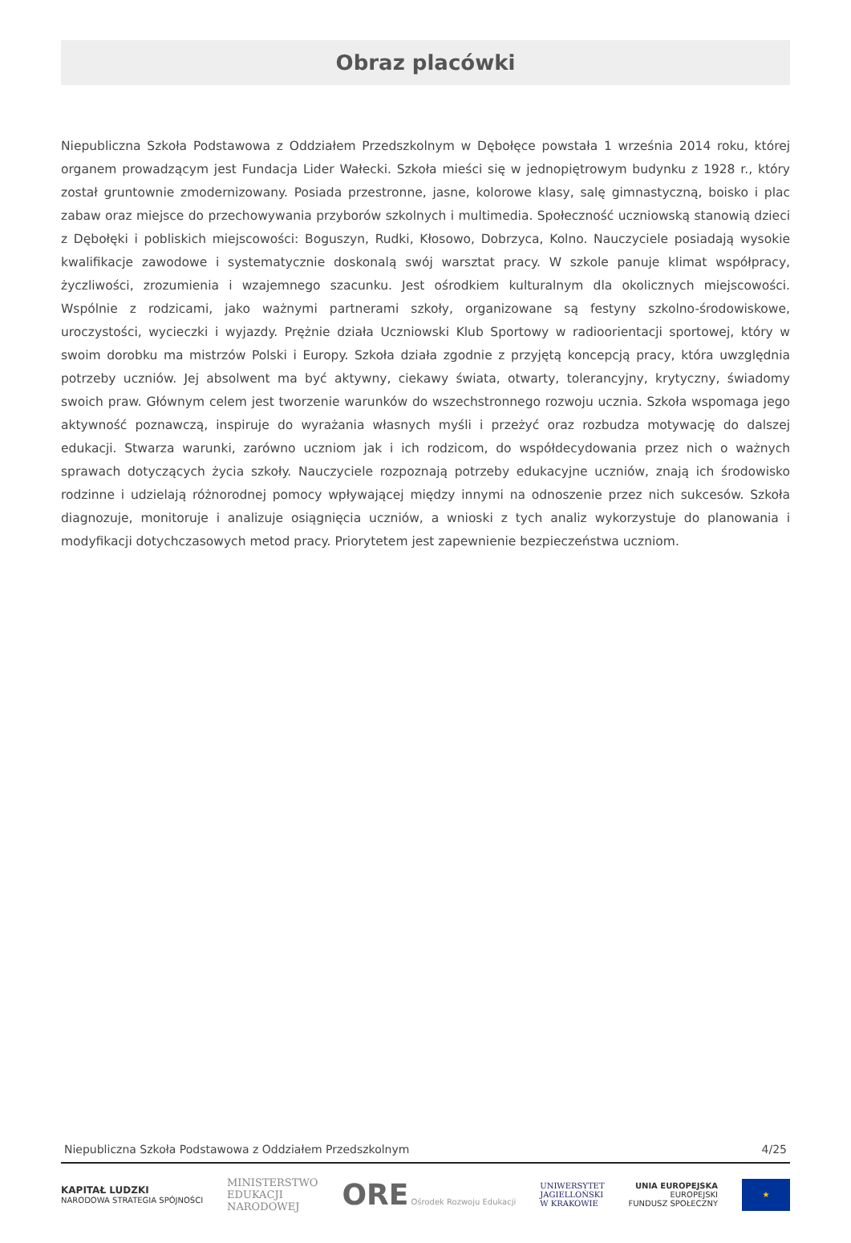Obraz placówki
Niepubliczna Szkoła Podstawowa z Oddziałem Przedszkolnym w Dębołęce powstała 1 września 2014 roku, której organem prowadzącym jest Fundacja Lider Wałecki. Szkoła mieści się w jednopiętrowym budynku z 1928 r., który został gruntownie zmodernizowany. Posiada przestronne, jasne, kolorowe klasy, salę gimnastyczną, boisko i plac zabaw oraz miejsce do przechowywania przyborów szkolnych i multimedia. Społeczność uczniowską stanowią dzieci z Dębołęki i pobliskich miejscowości: Boguszyn, Rudki, Kłosowo, Dobrzyca, Kolno. Nauczyciele posiadają wysokie kwalifikacje zawodowe i systematycznie doskonalą swój warsztat pracy. W szkole panuje klimat współpracy, życzliwości, zrozumienia i wzajemnego szacunku. Jest ośrodkiem kulturalnym dla okolicznych miejscowości. Wspólnie z rodzicami, jako ważnymi partnerami szkoły, organizowane są festyny szkolno-środowiskowe, uroczystości, wycieczki i wyjazdy. Prężnie działa Uczniowski Klub Sportowy w radioorientacji sportowej, który w swoim dorobku ma mistrzów Polski i Europy. Szkoła działa zgodnie z przyjętą koncepcją pracy, która uwzględnia potrzeby uczniów. Jej absolwent ma być aktywny, ciekawy świata, otwarty, tolerancyjny, krytyczny, świadomy swoich praw. Głównym celem jest tworzenie warunków do wszechstronnego rozwoju ucznia. Szkoła wspomaga jego aktywność poznawczą, inspiruje do wyrażania własnych myśli i przeżyć oraz rozbudza motywację do dalszej edukacji. Stwarza warunki, zarówno uczniom jak i ich rodzicom, do współdecydowania przez nich o ważnych sprawach dotyczących życia szkoły. Nauczyciele rozpoznają potrzeby edukacyjne uczniów, znają ich środowisko rodzinne i udzielają różnorodnej pomocy wpływającej między innymi na odnoszenie przez nich sukcesów. Szkoła diagnozuje, monitoruje i analizuje osiągnięcia uczniów, a wnioski z tych analiz wykorzystuje do planowania i modyfikacji dotychczasowych metod pracy. Priorytetem jest zapewnienie bezpieczeństwa uczniom.
Niepubliczna Szkoła Podstawowa z Oddziałem Przedszkolnym 4/25
KAPITAŁ LUDZKI
NARODOWA STRATEGIA SPÓJNOŚCI
MINISTERSTWO
EDUKACJI
NARODOWEJ
ORE Ośrodek Rozwoju Edukacji
UNIWERSYTET
JAGIELLOŃSKI
W KRAKOWIE
UNIA EUROPEJSKA
EUROPEJSKI
FUNDUSZ SPOŁECZNY
★